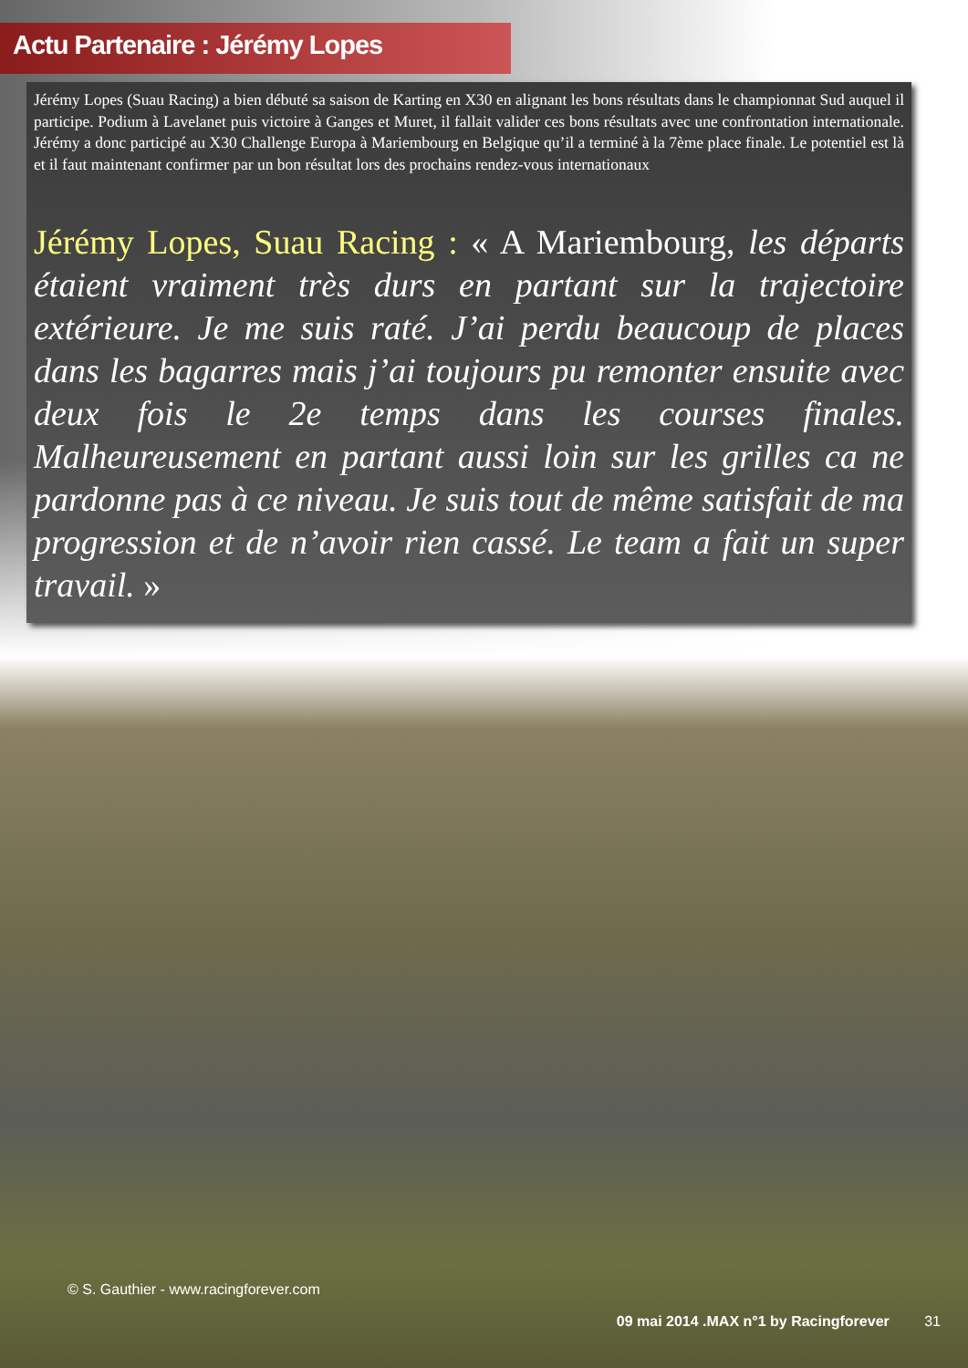Actu Partenaire : Jérémy Lopes
Jérémy Lopes (Suau Racing) a bien débuté sa saison de Karting en X30 en alignant les bons résultats dans le championnat Sud auquel il participe. Podium à Lavelanet puis victoire à Ganges et Muret, il fallait valider ces bons résultats avec une confrontation internationale. Jérémy a donc participé au X30 Challenge Europa à Mariembourg en Belgique qu’il a terminé à la 7ème place finale. Le potentiel est là et il faut maintenant confirmer par un bon résultat lors des prochains rendez-vous internationaux
Jérémy Lopes, Suau Racing : « A Mariembourg, les départs étaient vraiment très durs en partant sur la trajectoire extérieure. Je me suis raté. J’ai perdu beaucoup de places dans les bagarres mais j’ai toujours pu remonter ensuite avec deux fois le 2e temps dans les courses finales. Malheureusement en partant aussi loin sur les grilles ca ne pardonne pas à ce niveau. Je suis tout de même satisfait de ma progression et de n’avoir rien cassé. Le team a fait un super travail. »
© S. Gauthier - www.racingforever.com
09 mai 2014 .MAX n°1 by Racingforever 31